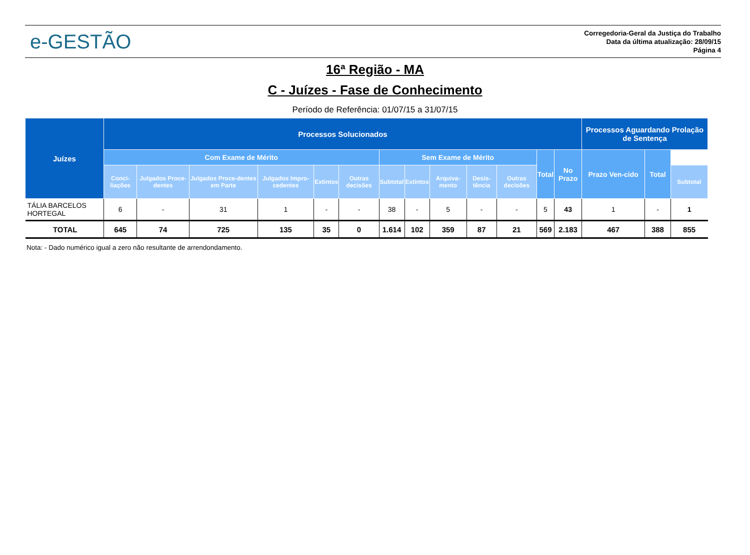e-GESTÃO
Corregedoria-Geral da Justiça do Trabalho
Data da última atualização: 28/09/15
Página 4
16ª Região - MA
C - Juízes - Fase de Conhecimento
Período de Referência: 01/07/15 a 31/07/15
| Juízes | Processos Solucionados | | | | | | | | | | | | | Processos Aguardando Prolação de Sentença | | |
| --- | --- | --- | --- | --- | --- | --- | --- | --- | --- | --- | --- | --- | --- | --- | --- | --- |
| | Com Exame de Mérito | | | | | | Sem Exame de Mérito | | | | | Total | No Prazo | Prazo Ven-cido | Total | |
| | Conci-liações | Julgados Proce-dentes | Julgados Proce-dentes em Parte | Julgados Impro-cedentes | Extintos | Outras decisões | Subtotal | Extintos | Arquiva-mento | Desis-tência | Outras decisões | | | | | Subtotal |
| TÁLIA BARCELOS HORTEGAL | 6 | - | 31 | 1 | - | - | 38 | - | 5 | - | - | 5 | 43 | 1 | - | 1 |
| TOTAL | 645 | 74 | 725 | 135 | 35 | 0 | 1.614 | 102 | 359 | 87 | 21 | 569 | 2.183 | 467 | 388 | 855 |
Nota: - Dado numérico igual a zero não resultante de arrendondamento.